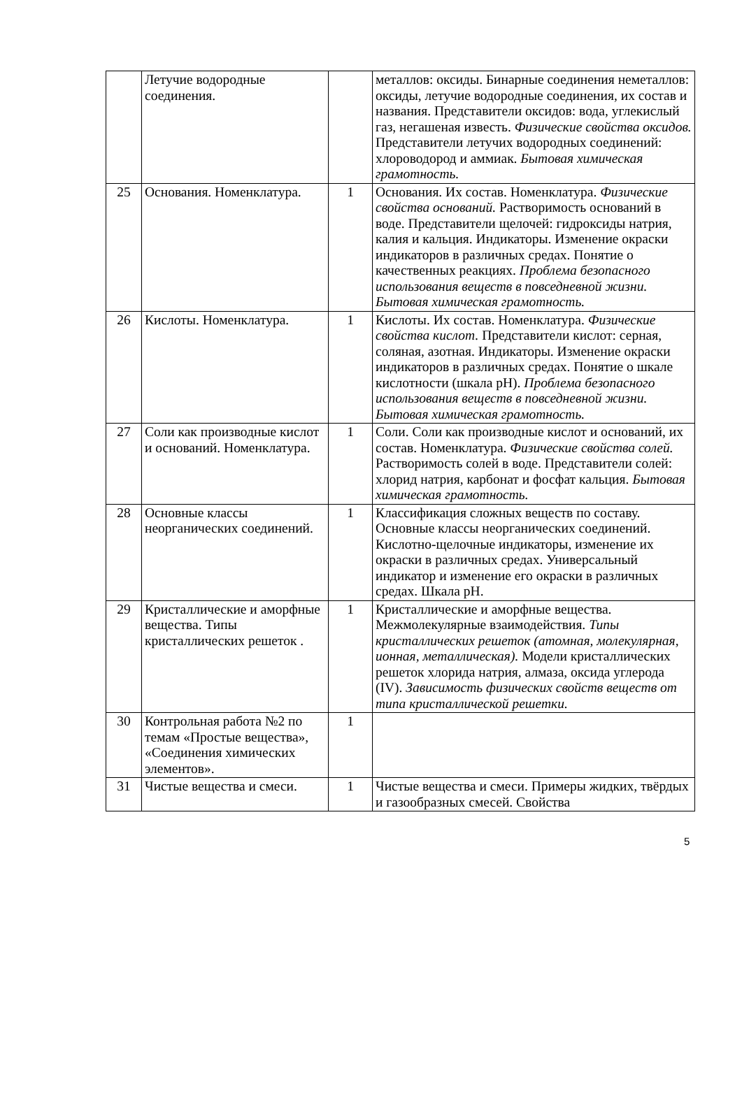| | Летучие водородные соединения. | | металлов: оксиды. Бинарные соединения неметаллов: оксиды, летучие водородные соединения, их состав и названия. Представители оксидов: вода, углекислый газ, негашеная известь. Физические свойства оксидов. Представители летучих водородных соединений: хлороводород и аммиак. Бытовая химическая грамотность. |
| 25 | Основания. Номенклатура. | 1 | Основания. Их состав. Номенклатура. Физические свойства оснований. Растворимость оснований в воде. Представители щелочей: гидроксиды натрия, калия и кальция. Индикаторы. Изменение окраски индикаторов в различных средах. Понятие о качественных реакциях. Проблема безопасного использования веществ в повседневной жизни. Бытовая химическая грамотность. |
| 26 | Кислоты. Номенклатура. | 1 | Кислоты. Их состав. Номенклатура. Физические свойства кислот. Представители кислот: серная, соляная, азотная. Индикаторы. Изменение окраски индикаторов в различных средах. Понятие о шкале кислотности (шкала pH). Проблема безопасного использования веществ в повседневной жизни. Бытовая химическая грамотность. |
| 27 | Соли как производные кислот и оснований. Номенклатура. | 1 | Соли. Соли как производные кислот и оснований, их состав. Номенклатура. Физические свойства солей. Растворимость солей в воде. Представители солей: хлорид натрия, карбонат и фосфат кальция. Бытовая химическая грамотность. |
| 28 | Основные классы неорганических соединений. | 1 | Классификация сложных веществ по составу. Основные классы неорганических соединений. Кислотно-щелочные индикаторы, изменение их окраски в различных средах. Универсальный индикатор и изменение его окраски в различных средах. Шкала pH. |
| 29 | Кристаллические и аморфные вещества. Типы кристаллических решеток . | 1 | Кристаллические и аморфные вещества. Межмолекулярные взаимодействия. Типы кристаллических решеток (атомная, молекулярная, ионная, металлическая). Модели кристаллических решеток хлорида натрия, алмаза, оксида углерода (IV). Зависимость физических свойств веществ от типа кристаллической решетки. |
| 30 | Контрольная работа №2 по темам «Простые вещества», «Соединения химических элементов». | 1 | |
| 31 | Чистые вещества и смеси. | 1 | Чистые вещества и смеси. Примеры жидких, твёрдых и газообразных смесей. Свойства |
5